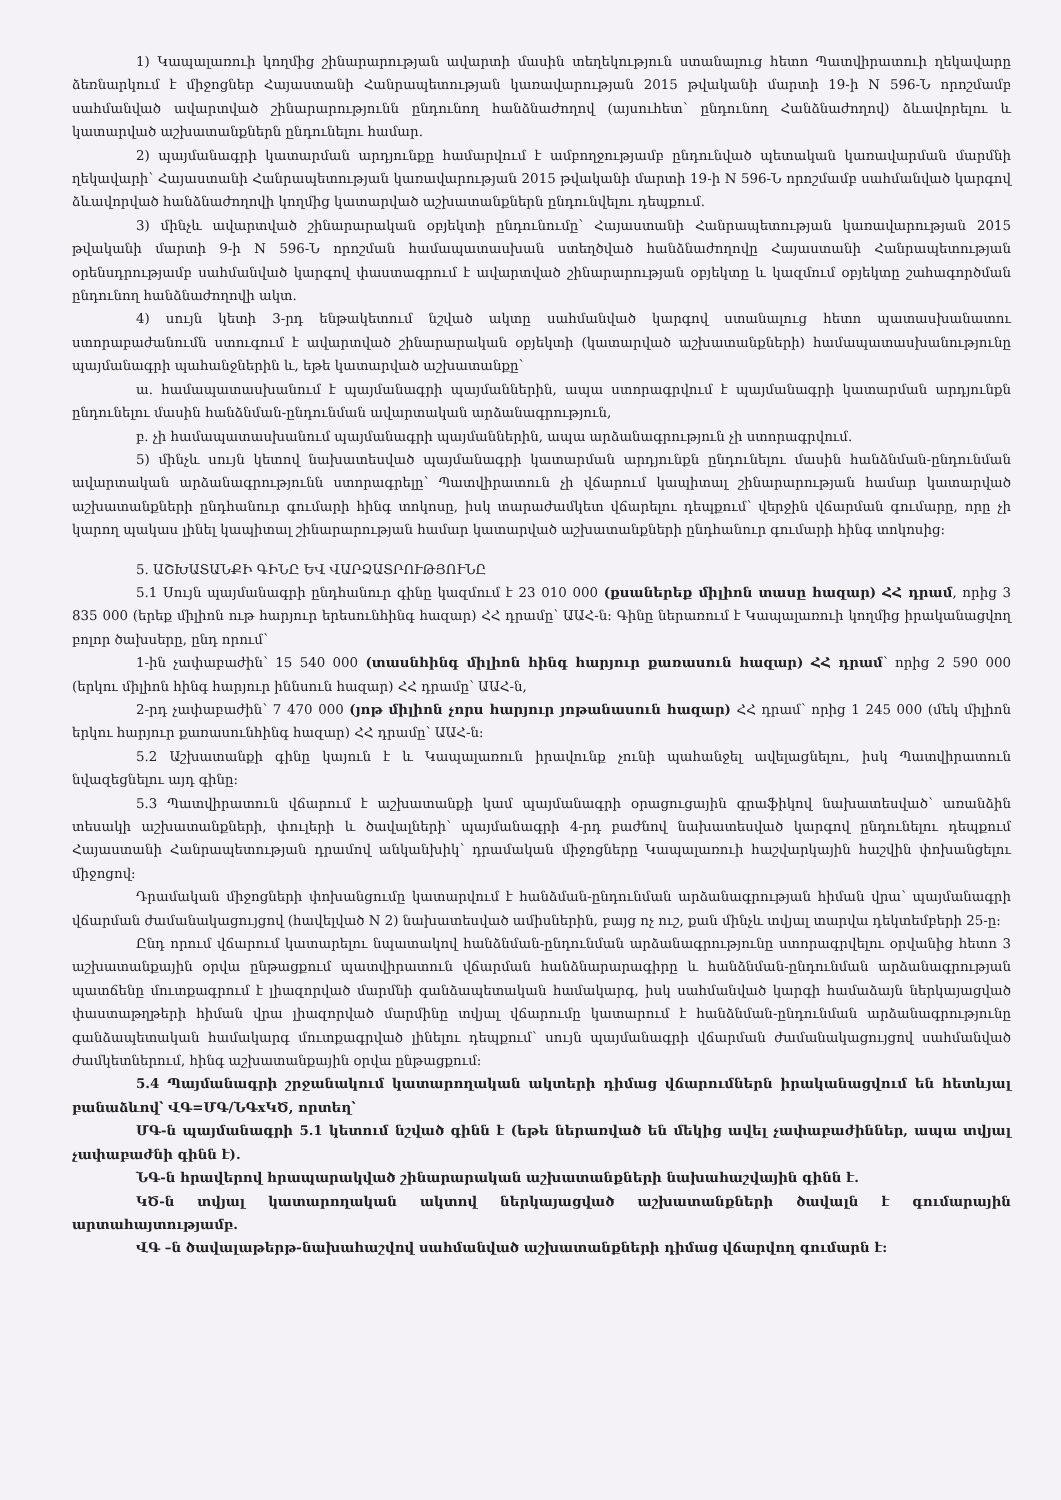1) Կապալառուի կողմից շինարարության ավարտի մասին տեղեկություն ստանալուց հետո Պատվիրատուի ղեկավարը ձեռնարկում է միջոցներ Հայաստանի Հանրապետության կառավարության 2015 թվականի մարտի 19-ի N 596-Ն որոշմամբ սահմանված ավարտված շինարարությունն ընդունող հանձնաժողով (այսուհետ՝ ընդունող Հանձնաժողով) ձևավորելու և կատարված աշխատանքներն ընդունելու համար.
2) պայմանագրի կատարման արդյունքը համարվում է ամբողջությամբ ընդունված պետական կառավարման մարմնի ղեկավարի՝ Հայաստանի Հանրապետության կառավարության 2015 թվականի մարտի 19-ի N 596-Ն որոշմամբ սահմանված կարգով ձևավորված հանձնաժողովի կողմից կատարված աշխատանքներն ընդունվելու դեպքում.
3) մինչև ավարտված շինարարական օբյեկտի ընդունումը՝ Հայաստանի Հանրապետության կառավարության 2015 թվականի մարտի 9-ի N 596-Ն որոշման համապատասխան ստեղծված հանձնաժողովը Հայաստանի Հանրապետության օրենսդրությամբ սահմանված կարգով փաստագրում է ավարտված շինարարության օբյեկտը և կազմում օբյեկտը շահագործման ընդունող հանձնաժողովի ակտ.
4) սույն կետի 3-րդ ենթակետում նշված ակտը սահմանված կարգով ստանալուց հետո պատասխանատու ստորաբաժանումն ստուգում է ավարտված շինարարական օբյեկտի (կատարված աշխատանքների) համապատասխանությունը պայմանագրի պահանջներին և, եթե կատարված աշխատանքը՝
ա. համապատասխանում է պայմանագրի պայմաններին, ապա ստորագրվում է պայմանագրի կատարման արդյունքն ընդունելու մասին հանձնման-ընդունման ավարտական արձանագրություն,
բ. չի համապատասխանում պայմանագրի պայմաններին, ապա արձանագրություն չի ստորագրվում.
5) մինչև սույն կետով նախատեսված պայմանագրի կատարման արդյունքն ընդունելու մասին հանձնման-ընդունման ավարտական արձանագրությունն ստորագրելը՝ Պատվիրատուն չի վճարում կապիտալ շինարարության համար կատարված աշխատանքների ընդհանուր գումարի հինգ տոկոսը, իսկ տարաժամկետ վճարելու դեպքում՝ վերջին վճարման գումարը, որը չի կարող պակաս լինել կապիտալ շինարարության համար կատարված աշխատանքների ընդհանուր գումարի հինգ տոկոսից:
5. ԱՇԽԱՏԱՆՔԻ ԳԻՆԸ ԵՎ ՎԱՐՁԱՏՐՈՒԹՅՈՒՆԸ
5.1 Սույն պայմանագրի ընդհանուր գինը կազմում է 23 010 000 (քսաներեք միլիոն տասը հազար) ՀՀ դրամ, որից 3 835 000 (երեք միլիոն ութ հարյուր երեսունհինգ հազար) ՀՀ դրամը՝ ԱԱՀ-ն: Գինը ներառում է Կապալառուի կողմից իրականացվող բոլոր ծախսերը, ընդ որում՝
1-ին չափաբաժին՝ 15 540 000 (տասնհինգ միլիոն հինգ հարյուր քառասուն հազար) ՀՀ դրամ՝ որից 2 590 000 (երկու միլիոն հինգ հարյուր իննսուն հազար) ՀՀ դրամը՝ ԱԱՀ-ն,
2-րդ չափաբաժին՝ 7 470 000 (յոթ միլիոն չորս հարյուր յոթանասուն հազար) ՀՀ դրամ՝ որից 1 245 000 (մեկ միլիոն երկու հարյուր քառասունհինգ հազար) ՀՀ դրամը՝ ԱԱՀ-ն:
5.2 Աշխատանքի գինը կայուն է և Կապալառուն իրավունք չունի պահանջել ավելացնելու, իսկ Պատվիրատուն նվազեցնելու այդ գինը:
5.3 Պատվիրատուն վճարում է աշխատանքի կամ պայմանագրի օրացուցային գրաֆիկով նախատեսված՝ առանձին տեսակի աշխատանքների, փուլերի և ծավալների՝ պայմանագրի 4-րդ բաժնով նախատեսված կարգով ընդունելու դեպքում Հայաստանի Հանրապետության դրամով անկանխիկ՝ դրամական միջոցները Կապալառուի հաշվարկային հաշվին փոխանցելու միջոցով:
Դրամական միջոցների փոխանցումը կատարվում է հանձման-ընդունման արձանագրության հիման վրա՝ պայմանագրի վճարման ժամանակացույցով (հավելված N 2) նախատեսված ամիսներին, բայց ոչ ուշ, քան մինչև տվյալ տարվա դեկտեմբերի 25-ը:
Ընդ որում վճարում կատարելու նպատակով հանձնման-ընդունման արձանագրությունը ստորագրվելու օրվանից հետո 3 աշխատանքային օրվա ընթացքում պատվիրատուն վճարման հանձնարարագիրը և հանձնման-ընդունման արձանագրության պատճենը մուտքագրում է լիազորված մարմնի գանձապետական համակարգ, իսկ սահմանված կարգի համաձայն ներկայացված փաստաթղթերի հիման վրա լիազորված մարմինը տվյալ վճարումը կատարում է հանձնման-ընդունման արձանագրությունը գանձապետական համակարգ մուտքագրված լինելու դեպքում՝ սույն պայմանագրի վճարման ժամանակացույցով սահմանված ժամկետներում, հինգ աշխատանքային օրվա ընթացքում:
5.4 Պայմանագրի շրջանակում կատարողական ակտերի դիմաց վճարումներն իրականացվում են հետևյալ բանաձևով՝ ՎԳ=ՄԳ/ՆԳxԿԾ, որտեղ՝
ՄԳ-ն պայմանագրի 5.1 կետում նշված գինն է (եթե ներառված են մեկից ավել չափաբաժիններ, ապա տվյալ չափաբաժնի գինն է).
ՆԳ-ն հրավերով հրապարակված շինարարական աշխատանքների նախահաշվային գինն է.
ԿԾ-ն տվյալ կատարողական ակտով ներկայացված աշխատանքների ծավալն է գումարային արտահայտությամբ.
ՎԳ –ն ծավալաթերթ-նախահաշվով սահմանված աշխատանքների դիմաց վճարվող գումարն է: